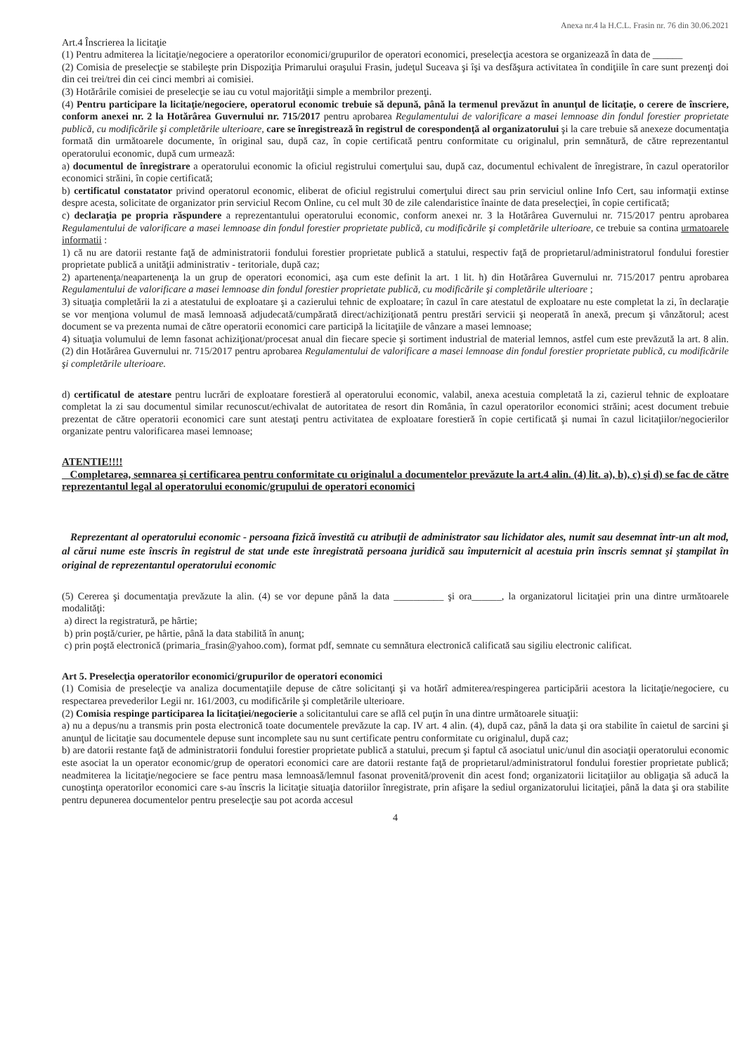Anexa nr.4 la H.C.L. Frasin nr. 76 din 30.06.2021
Art.4 Înscrierea la licitaţie
(1) Pentru admiterea la licitaţie/negociere a operatorilor economici/grupurilor de operatori economici, preselecţia acestora se organizează în data de ______
(2) Comisia de preselecţie se stabileşte prin Dispoziţia Primarului oraşului Frasin, judeţul Suceava şi îşi va desfăşura activitatea în condiţiile în care sunt prezenţi doi din cei trei/trei din cei cinci membri ai comisiei.
(3) Hotărârile comisiei de preselecţie se iau cu votul majorităţii simple a membrilor prezenţi.
(4) Pentru participare la licitaţie/negociere, operatorul economic trebuie să depună, până la termenul prevăzut în anunţul de licitaţie, o cerere de înscriere, conform anexei nr. 2 la Hotărârea Guvernului nr. 715/2017 pentru aprobarea Regulamentului de valorificare a masei lemnoase din fondul forestier proprietate publică, cu modificările şi completările ulterioare, care se înregistrează în registrul de corespondenţă al organizatorului şi la care trebuie să anexeze documentaţia formată din următoarele documente, în original sau, după caz, în copie certificată pentru conformitate cu originalul, prin semnătură, de către reprezentantul operatorului economic, după cum urmează:
a) documentul de înregistrare a operatorului economic la oficiul registrului comerţului sau, după caz, documentul echivalent de înregistrare, în cazul operatorilor economici străini, în copie certificată;
b) certificatul constatator privind operatorul economic, eliberat de oficiul registrului comerţului direct sau prin serviciul online Info Cert, sau informaţii extinse despre acesta, solicitate de organizator prin serviciul Recom Online, cu cel mult 30 de zile calendaristice înainte de data preselecţiei, în copie certificată;
c) declaraţia pe propria răspundere a reprezentantului operatorului economic, conform anexei nr. 3 la Hotărârea Guvernului nr. 715/2017 pentru aprobarea Regulamentului de valorificare a masei lemnoase din fondul forestier proprietate publică, cu modificările şi completările ulterioare, ce trebuie sa contina urmatoarele informatii :
1) că nu are datorii restante faţă de administratorii fondului forestier proprietate publică a statului, respectiv faţă de proprietarul/administratorul fondului forestier proprietate publică a unităţii administrativ - teritoriale, după caz;
2) apartenenţa/neapartenenţa la un grup de operatori economici, aşa cum este definit la art. 1 lit. h) din Hotărârea Guvernului nr. 715/2017 pentru aprobarea Regulamentului de valorificare a masei lemnoase din fondul forestier proprietate publică, cu modificările şi completările ulterioare ;
3) situaţia completării la zi a atestatului de exploatare şi a cazierului tehnic de exploatare; în cazul în care atestatul de exploatare nu este completat la zi, în declaraţie se vor menţiona volumul de masă lemnoasă adjudecată/cumpărată direct/achiziţionată pentru prestări servicii şi neoperată în anexă, precum şi vânzătorul; acest document se va prezenta numai de către operatorii economici care participă la licitaţiile de vânzare a masei lemnoase;
4) situaţia volumului de lemn fasonat achiziţionat/procesat anual din fiecare specie şi sortiment industrial de material lemnos, astfel cum este prevăzută la art. 8 alin. (2) din Hotărârea Guvernului nr. 715/2017 pentru aprobarea Regulamentului de valorificare a masei lemnoase din fondul forestier proprietate publică, cu modificările şi completările ulterioare.
d) certificatul de atestare pentru lucrări de exploatare forestieră al operatorului economic, valabil, anexa acestuia completată la zi, cazierul tehnic de exploatare completat la zi sau documentul similar recunoscut/echivalat de autoritatea de resort din România, în cazul operatorilor economici străini; acest document trebuie prezentat de către operatorii economici care sunt atestaţi pentru activitatea de exploatare forestieră în copie certificată şi numai în cazul licitaţiilor/negocierilor organizate pentru valorificarea masei lemnoase;
ATENTIE!!!!
Completarea, semnarea şi certificarea pentru conformitate cu originalul a documentelor prevăzute la art.4 alin. (4) lit. a), b), c) şi d) se fac de către reprezentantul legal al operatorului economic/grupului de operatori economici
Reprezentant al operatorului economic - persoana fizică învestită cu atribuţii de administrator sau lichidator ales, numit sau desemnat într-un alt mod, al cărui nume este înscris în registrul de stat unde este înregistrată persoana juridică sau împuternicit al acestuia prin înscris semnat şi ştampilat în original de reprezentantul operatorului economic
(5) Cererea şi documentaţia prevăzute la alin. (4) se vor depune până la data __________ şi ora______, la organizatorul licitaţiei prin una dintre următoarele modalităţi:
a) direct la registratură, pe hârtie;
b) prin poştă/curier, pe hârtie, până la data stabilită în anunţ;
c) prin poştă electronică (primaria_frasin@yahoo.com), format pdf, semnate cu semnătura electronică calificată sau sigiliu electronic calificat.
Art 5. Preselecţia operatorilor economici/grupurilor de operatori economici
(1) Comisia de preselecţie va analiza documentaţiile depuse de către solicitanţi şi va hotărî admiterea/respingerea participării acestora la licitaţie/negociere, cu respectarea prevederilor Legii nr. 161/2003, cu modificările şi completările ulterioare.
(2) Comisia respinge participarea la licitaţiei/negocierie a solicitantului care se află cel puţin în una dintre următoarele situaţii:
a) nu a depus/nu a transmis prin posta electronică toate documentele prevăzute la cap. IV art. 4 alin. (4), după caz, până la data şi ora stabilite în caietul de sarcini şi anunţul de licitaţie sau documentele depuse sunt incomplete sau nu sunt certificate pentru conformitate cu originalul, după caz;
b) are datorii restante faţă de administratorii fondului forestier proprietate publică a statului, precum şi faptul că asociatul unic/unul din asociaţii operatorului economic este asociat la un operator economic/grup de operatori economici care are datorii restante faţă de proprietarul/administratorul fondului forestier proprietate publică; neadmiterea la licitaţie/negociere se face pentru masa lemnoasă/lemnul fasonat provenită/provenit din acest fond; organizatorii licitaţiilor au obligaţia să aducă la cunoştinţa operatorilor economici care s-au înscris la licitaţie situaţia datoriilor înregistrate, prin afişare la sediul organizatorului licitaţiei, până la data şi ora stabilite pentru depunerea documentelor pentru preselecţie sau pot acorda accesul
4